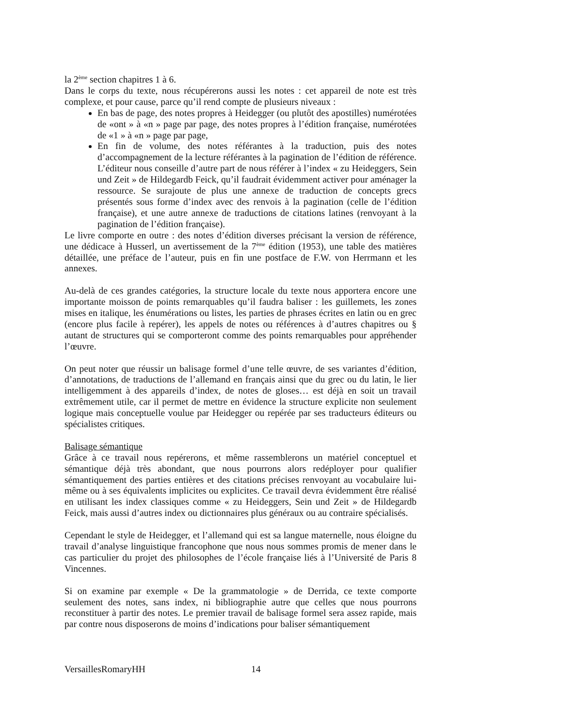la 2<sup>ème</sup> section chapitres 1 à 6.
Dans le corps du texte, nous récupérerons aussi les notes : cet appareil de note est très complexe, et pour cause, parce qu’il rend compte de plusieurs niveaux :
En bas de page, des notes propres à Heidegger (ou plutôt des apostilles) numérotées de «ont » à «n » page par page, des notes propres à l’édition française, numérotées de «1 » à «n » page par page,
En fin de volume, des notes référantes à la traduction, puis des notes d’accompagnement de la lecture référantes à la pagination de l’édition de référence. L’éditeur nous conseille d’autre part de nous référer à l’index « zu Heideggers, Sein und Zeit » de Hildegardb Feick, qu’il faudrait évidemment activer pour aménager la ressource. Se surajoute de plus une annexe de traduction de concepts grecs présentés sous forme d’index avec des renvois à la pagination (celle de l’édition française), et une autre annexe de traductions de citations latines (renvoyant à la pagination de l’édition française).
Le livre comporte en outre : des notes d’édition diverses précisant la version de référence, une dédicace à Husserl, un avertissement de la 7<sup>ème</sup> édition (1953), une table des matières détaillée, une préface de l’auteur, puis en fin une postface de F.W. von Herrmann et les annexes.
Au-delà de ces grandes catégories, la structure locale du texte nous apportera encore une importante moisson de points remarquables qu’il faudra baliser : les guillemets, les zones mises en italique, les énumérations ou listes, les parties de phrases écrites en latin ou en grec (encore plus facile à repérer), les appels de notes ou références à d’autres chapitres ou § autant de structures qui se comporteront comme des points remarquables pour appréhender l’œuvre.
On peut noter que réussir un balisage formel d’une telle œuvre, de ses variantes d’édition, d’annotations, de traductions de l’allemand en français ainsi que du grec ou du latin, le lier intelligemment à des appareils d’index, de notes de gloses… est déjà en soit un travail extrêmement utile, car il permet de mettre en évidence la structure explicite non seulement logique mais conceptuelle voulue par Heidegger ou repérée par ses traducteurs éditeurs ou spécialistes critiques.
Balisage sémantique
Grâce à ce travail nous repérerons, et même rassemblerons un matériel conceptuel et sémantique déjà très abondant, que nous pourrons alors redéployer pour qualifier sémantiquement des parties entières et des citations précises renvoyant au vocabulaire lui-même ou à ses équivalents implicites ou explicites. Ce travail devra évidemment être réalisé en utilisant les index classiques comme « zu Heideggers, Sein und Zeit » de Hildegardb Feick, mais aussi d’autres index ou dictionnaires plus généraux ou au contraire spécialisés.
Cependant le style de Heidegger, et l’allemand qui est sa langue maternelle, nous éloigne du travail d’analyse linguistique francophone que nous nous sommes promis de mener dans le cas particulier du projet des philosophes de l’école française liés à l’Université de Paris 8 Vincennes.
Si on examine par exemple « De la grammatologie » de Derrida, ce texte comporte seulement des notes, sans index, ni bibliographie autre que celles que nous pourrons reconstituer à partir des notes. Le premier travail de balisage formel sera assez rapide, mais par contre nous disposerons de moins d’indications pour baliser sémantiquement
VersaillesRomaryHH 14